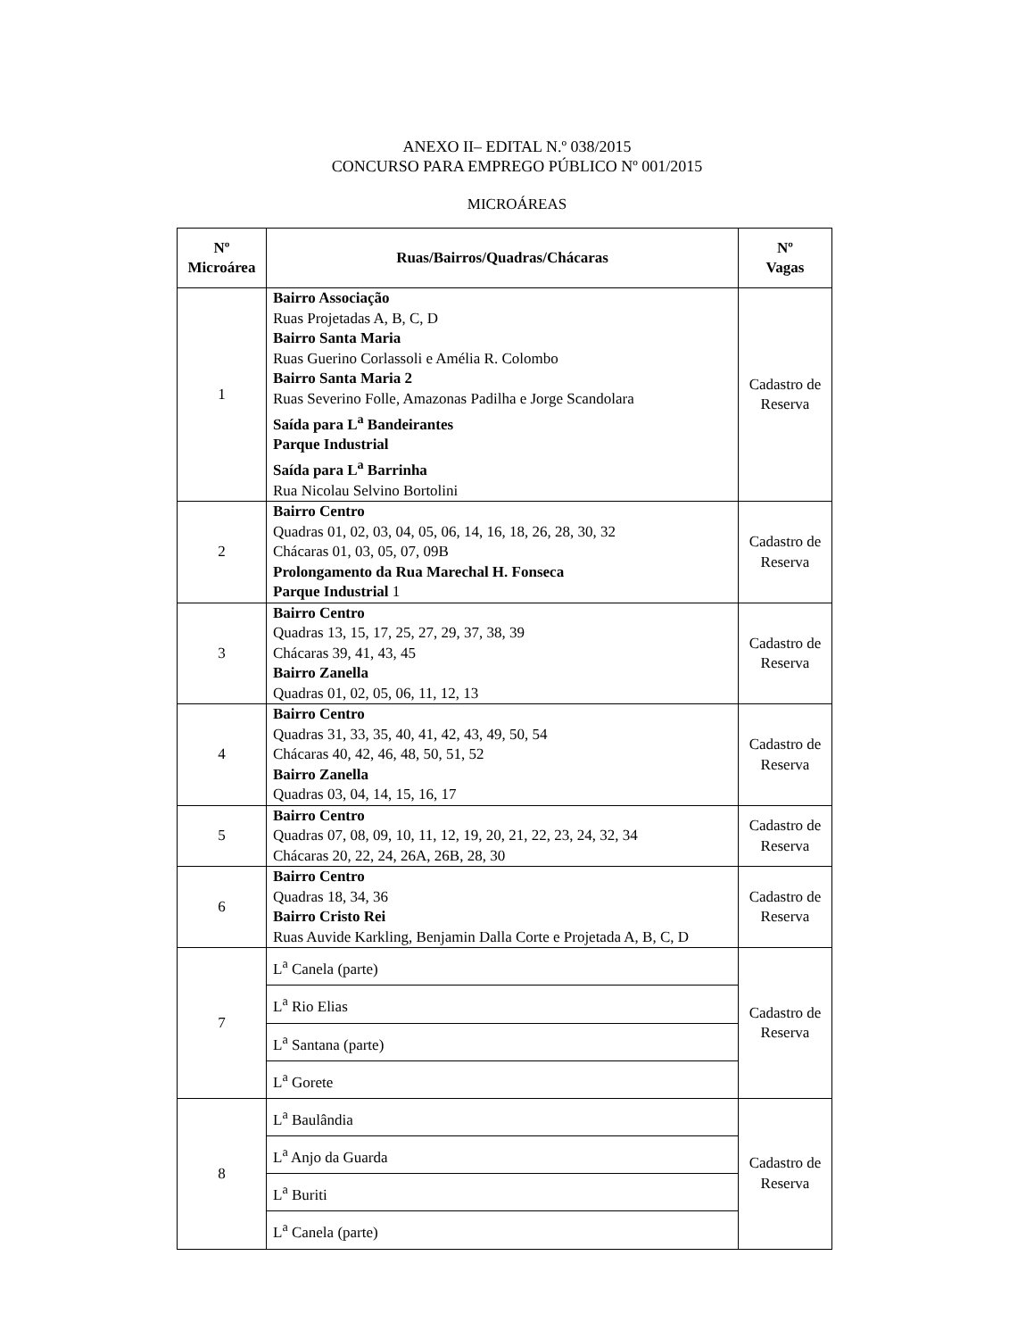ANEXO II– EDITAL N.º 038/2015
CONCURSO PARA EMPREGO PÚBLICO Nº 001/2015
MICROÁREAS
| Nº Microárea | Ruas/Bairros/Quadras/Chácaras | Nº Vagas |
| --- | --- | --- |
| 1 | Bairro Associação Ruas Projetadas A, B, C, D Bairro Santa Maria Ruas Guerino Corlassoli e Amélia R. Colombo Bairro Santa Maria 2 Ruas Severino Folle, Amazonas Padilha e Jorge Scandolara Saída para L<sup>a</sup> Bandeirantes Parque Industrial Saída para L<sup>a</sup> Barrinha Rua Nicolau Selvino Bortolini | Cadastro de Reserva |
| 2 | Bairro Centro Quadras 01, 02, 03, 04, 05, 06, 14, 16, 18, 26, 28, 30, 32 Chácaras 01, 03, 05, 07, 09B Prolongamento da Rua Marechal H. Fonseca Parque Industrial 1 | Cadastro de Reserva |
| 3 | Bairro Centro Quadras 13, 15, 17, 25, 27, 29, 37, 38, 39 Chácaras 39, 41, 43, 45 Bairro Zanella Quadras 01, 02, 05, 06, 11, 12, 13 | Cadastro de Reserva |
| 4 | Bairro Centro Quadras 31, 33, 35, 40, 41, 42, 43, 49, 50, 54 Chácaras 40, 42, 46, 48, 50, 51, 52 Bairro Zanella Quadras 03, 04, 14, 15, 16, 17 | Cadastro de Reserva |
| 5 | Bairro Centro Quadras 07, 08, 09, 10, 11, 12, 19, 20, 21, 22, 23, 24, 32, 34 Chácaras 20, 22, 24, 26A, 26B, 28, 30 | Cadastro de Reserva |
| 6 | Bairro Centro Quadras 18, 34, 36 Bairro Cristo Rei Ruas Auvide Karkling, Benjamin Dalla Corte e Projetada A, B, C, D | Cadastro de Reserva |
| 7 | L<sup>a</sup> Canela (parte) L<sup>a</sup> Rio Elias L<sup>a</sup> Santana (parte) L<sup>a</sup> Gorete | Cadastro de Reserva |
| 8 | L<sup>a</sup> Baulândia L<sup>a</sup> Anjo da Guarda L<sup>a</sup> Buriti L<sup>a</sup> Canela (parte) | Cadastro de Reserva |